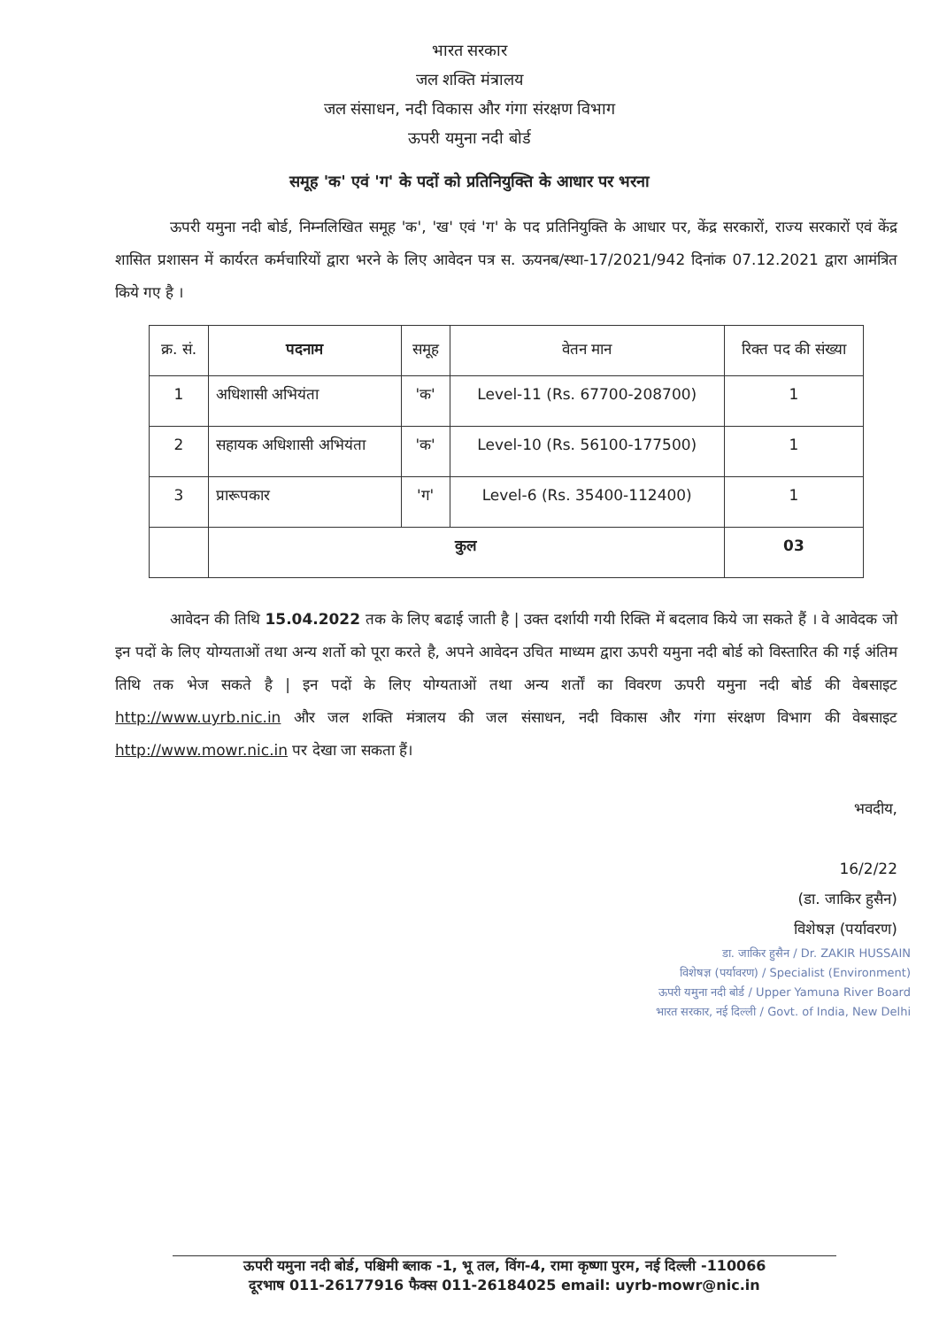भारत सरकार
जल शक्ति मंत्रालय
जल संसाधन, नदी विकास और गंगा संरक्षण विभाग
ऊपरी यमुना नदी बोर्ड
समूह 'क' एवं 'ग' के पदों को प्रतिनियुक्ति के आधार पर भरना
ऊपरी यमुना नदी बोर्ड, निम्नलिखित समूह 'क', 'ख' एवं 'ग' के पद प्रतिनियुक्ति के आधार पर, केंद्र सरकारों, राज्य सरकारों एवं केंद्र शासित प्रशासन में कार्यरत कर्मचारियों द्वारा भरने के लिए आवेदन पत्र स. ऊयनब/स्था-17/2021/942 दिनांक 07.12.2021 द्वारा आमंत्रित किये गए है ।
| क्र. सं. | पदनाम | समूह | वेतन मान | रिक्त पद की संख्या |
| --- | --- | --- | --- | --- |
| 1 | अधिशासी अभियंता | 'क' | Level-11 (Rs. 67700-208700) | 1 |
| 2 | सहायक अधिशासी अभियंता | 'क' | Level-10 (Rs. 56100-177500) | 1 |
| 3 | प्रारूपकार | 'ग' | Level-6 (Rs. 35400-112400) | 1 |
| | कुल | | | 03 |
आवेदन की तिथि 15.04.2022 तक के लिए बढाई जाती है | उक्त दर्शायी गयी रिक्ति में बदलाव किये जा सकते हैं । वे आवेदक जो इन पदों के लिए योग्यताओं तथा अन्य शर्तो को पूरा करते है, अपने आवेदन उचित माध्यम द्वारा ऊपरी यमुना नदी बोर्ड को विस्तारित की गई अंतिम तिथि तक भेज सकते है | इन पदों के लिए योग्यताओं तथा अन्य शर्तों का विवरण ऊपरी यमुना नदी बोर्ड की वेबसाइट http://www.uyrb.nic.in और जल शक्ति मंत्रालय की जल संसाधन, नदी विकास और गंगा संरक्षण विभाग की वेबसाइट http://www.mowr.nic.in पर देखा जा सकता हैं।
भवदीय,
16/2/22
(डा. जाकिर हुसैन)
विशेषज्ञ (पर्यावरण)
डा. जाकिर हुसैन / Dr. ZAKIR HUSSAIN
विशेषज्ञ (पर्यावरण) / Specialist (Environment)
ऊपरी यमुना नदी बोर्ड / Upper Yamuna River Board
भारत सरकार, नई दिल्ली / Govt. of India, New Delhi
ऊपरी यमुना नदी बोर्ड, पश्चिमी ब्लाक -1, भू तल, विंग-4, रामा कृष्णा पुरम, नई दिल्ली -110066
दूरभाष 011-26177916 फैक्स 011-26184025 email: uyrb-mowr@nic.in